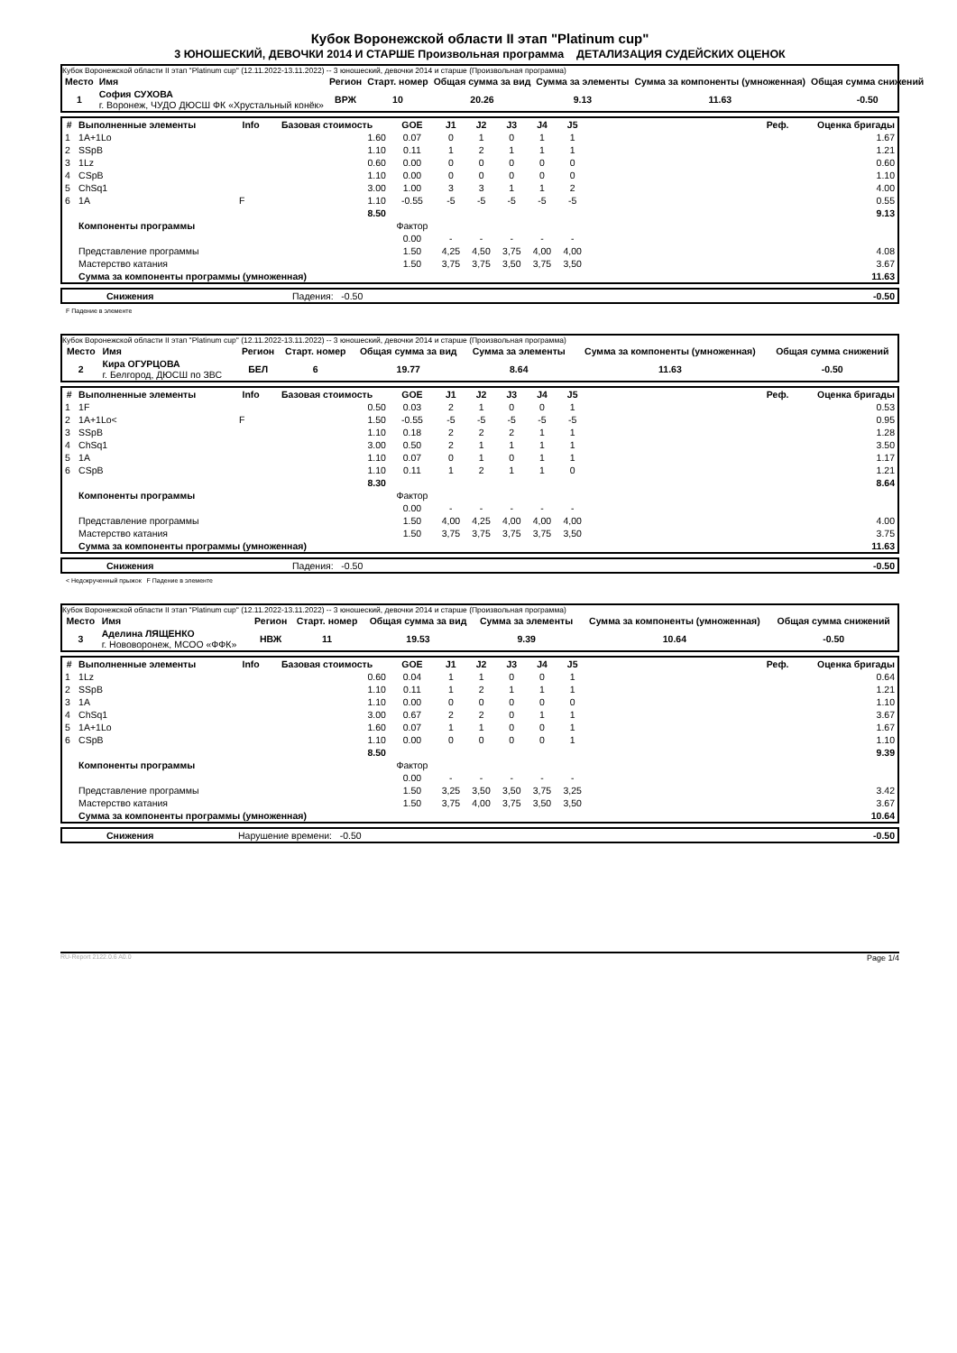Кубок Воронежской области II этап "Platinum cup"
3 ЮНОШЕСКИЙ, ДЕВОЧКИ 2014 И СТАРШЕ Произвольная программа ДЕТАЛИЗАЦИЯ СУДЕЙСКИХ ОЦЕНОК
Кубок Воронежской области II этап "Platinum cup" (12.11.2022-13.11.2022) -- 3 юношеский, девочки 2014 и старше (Произвольная программа)
| Место | Имя | Регион | Старт. номер | Общая сумма за вид | Сумма за элементы | Сумма за компоненты (умноженная) | Общая сумма снижений |
| --- | --- | --- | --- | --- | --- | --- | --- |
| 1 | София СУХОВА г. Воронеж, ЧУДО ДЮСШ ФК «Хрустальный конёк» | ВРЖ | 10 | 20.26 | 9.13 | 11.63 | -0.50 |
| # | Выполненные элементы | Info | Базовая стоимость | GOE | J1 | J2 | J3 | J4 | J5 | Реф. | Оценка бригады |
| --- | --- | --- | --- | --- | --- | --- | --- | --- | --- | --- | --- |
| 1 | 1A+1Lo | | 1.60 | 0.07 | 0 | 1 | 0 | 1 | 1 | | 1.67 |
| 2 | SSpB | | 1.10 | 0.11 | 1 | 2 | 1 | 1 | 1 | | 1.21 |
| 3 | 1Lz | | 0.60 | 0.00 | 0 | 0 | 0 | 0 | 0 | | 0.60 |
| 4 | CSpB | | 1.10 | 0.00 | 0 | 0 | 0 | 0 | 0 | | 1.10 |
| 5 | ChSq1 | | 3.00 | 1.00 | 3 | 3 | 1 | 1 | 2 | | 4.00 |
| 6 | 1A | F | 1.10 | -0.55 | -5 | -5 | -5 | -5 | -5 | | 0.55 |
| | | | 8.50 | | | | | | | | 9.13 |
| | Компоненты программы | | | Фактор | | | | | | | |
| | | | | 0.00 | - | - | - | - | - | | |
| | Представление программы | | | 1.50 | 4,25 | 4,50 | 3,75 | 4,00 | 4,00 | | 4.08 |
| | Мастерство катания | | | 1.50 | 3,75 | 3,75 | 3,50 | 3,75 | 3,50 | | 3.67 |
| | Сумма за компоненты программы (умноженная) | | | | | | | | | | 11.63 |
| | Снижения | Падения: -0.50 | -0.50 |
F Падение в элементе
Кубок Воронежской области II этап "Platinum cup" (12.11.2022-13.11.2022) -- 3 юношеский, девочки 2014 и старше (Произвольная программа)
| Место | Имя | Регион | Старт. номер | Общая сумма за вид | Сумма за элементы | Сумма за компоненты (умноженная) | Общая сумма снижений |
| --- | --- | --- | --- | --- | --- | --- | --- |
| 2 | Кира ОГУРЦОВА г. Белгород, ДЮСШ по ЗВС | БЕЛ | 6 | 19.77 | 8.64 | 11.63 | -0.50 |
| # | Выполненные элементы | Info | Базовая стоимость | GOE | J1 | J2 | J3 | J4 | J5 | Реф. | Оценка бригады |
| --- | --- | --- | --- | --- | --- | --- | --- | --- | --- | --- | --- |
| 1 | 1F | | 0.50 | 0.03 | 2 | 1 | 0 | 0 | 1 | | 0.53 |
| 2 | 1A+1Lo< | F | 1.50 | -0.55 | -5 | -5 | -5 | -5 | -5 | | 0.95 |
| 3 | SSpB | | 1.10 | 0.18 | 2 | 2 | 2 | 1 | 1 | | 1.28 |
| 4 | ChSq1 | | 3.00 | 0.50 | 2 | 1 | 1 | 1 | 1 | | 3.50 |
| 5 | 1A | | 1.10 | 0.07 | 0 | 1 | 0 | 1 | 1 | | 1.17 |
| 6 | CSpB | | 1.10 | 0.11 | 1 | 2 | 1 | 1 | 0 | | 1.21 |
| | | | 8.30 | | | | | | | | 8.64 |
| | Компоненты программы | | | Фактор | | | | | | | |
| | | | | 0.00 | - | - | - | - | - | | |
| | Представление программы | | | 1.50 | 4,00 | 4,25 | 4,00 | 4,00 | 4,00 | | 4.00 |
| | Мастерство катания | | | 1.50 | 3,75 | 3,75 | 3,75 | 3,75 | 3,50 | | 3.75 |
| | Сумма за компоненты программы (умноженная) | | | | | | | | | | 11.63 |
| | Снижения | Падения: -0.50 | -0.50 |
< Недокрученный прыжок F Падение в элементе
Кубок Воронежской области II этап "Platinum cup" (12.11.2022-13.11.2022) -- 3 юношеский, девочки 2014 и старше (Произвольная программа)
| Место | Имя | Регион | Старт. номер | Общая сумма за вид | Сумма за элементы | Сумма за компоненты (умноженная) | Общая сумма снижений |
| --- | --- | --- | --- | --- | --- | --- | --- |
| 3 | Аделина ЛЯЩЕНКО г. Нововоронеж, МСОО «ФФК» | НВЖ | 11 | 19.53 | 9.39 | 10.64 | -0.50 |
| # | Выполненные элементы | Info | Базовая стоимость | GOE | J1 | J2 | J3 | J4 | J5 | Реф. | Оценка бригады |
| --- | --- | --- | --- | --- | --- | --- | --- | --- | --- | --- | --- |
| 1 | 1Lz | | 0.60 | 0.04 | 1 | 1 | 0 | 0 | 1 | | 0.64 |
| 2 | SSpB | | 1.10 | 0.11 | 1 | 2 | 1 | 1 | 1 | | 1.21 |
| 3 | 1A | | 1.10 | 0.00 | 0 | 0 | 0 | 0 | 0 | | 1.10 |
| 4 | ChSq1 | | 3.00 | 0.67 | 2 | 2 | 0 | 1 | 1 | | 3.67 |
| 5 | 1A+1Lo | | 1.60 | 0.07 | 1 | 1 | 0 | 0 | 1 | | 1.67 |
| 6 | CSpB | | 1.10 | 0.00 | 0 | 0 | 0 | 0 | 1 | | 1.10 |
| | | | 8.50 | | | | | | | | 9.39 |
| | Компоненты программы | | | Фактор | | | | | | | |
| | | | | 0.00 | - | - | - | - | - | | |
| | Представление программы | | | 1.50 | 3,25 | 3,50 | 3,50 | 3,75 | 3,25 | | 3.42 |
| | Мастерство катания | | | 1.50 | 3,75 | 4,00 | 3,75 | 3,50 | 3,50 | | 3.67 |
| | Сумма за компоненты программы (умноженная) | | | | | | | | | | 10.64 |
| | Снижения | Нарушение времени: -0.50 | -0.50 |
RU-Report 2122.0.6 A0.0 Page 1/4